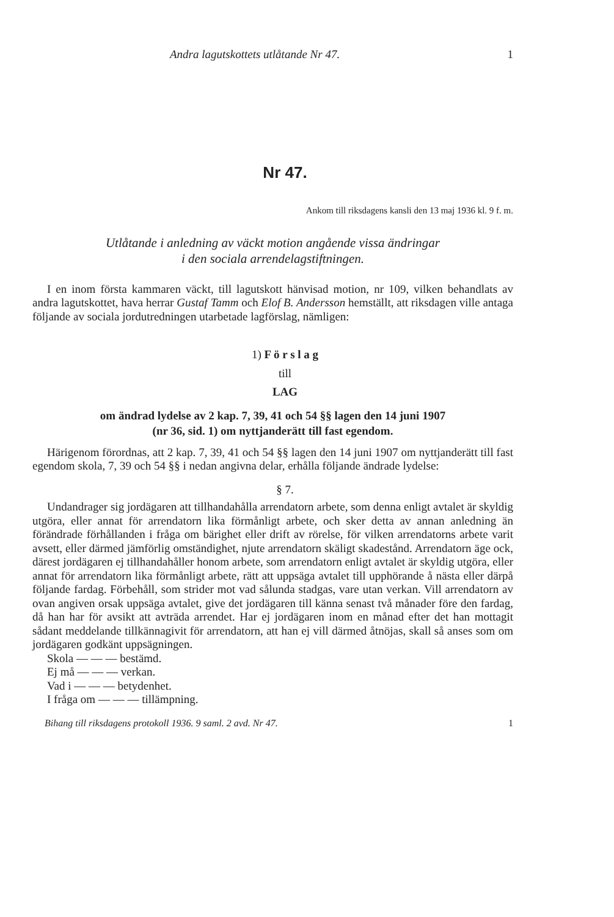Andra lagutskottets utlåtande Nr 47. 1
Nr 47.
Ankom till riksdagens kansli den 13 maj 1936 kl. 9 f. m.
Utlåtande i anledning av väckt motion angående vissa ändringar
i den sociala arrendelagstiftningen.
I en inom första kammaren väckt, till lagutskott hänvisad motion, nr 109, vilken behandlats av andra lagutskottet, hava herrar Gustaf Tamm och Elof B. Andersson hemställt, att riksdagen ville antaga följande av sociala jordutredningen utarbetade lagförslag, nämligen:
1) F ö r s l a g
till
LAG
om ändrad lydelse av 2 kap. 7, 39, 41 och 54 §§ lagen den 14 juni 1907
(nr 36, sid. 1) om nyttjanderätt till fast egendom.
Härigenom förordnas, att 2 kap. 7, 39, 41 och 54 §§ lagen den 14 juni 1907 om nyttjanderätt till fast egendom skola, 7, 39 och 54 §§ i nedan angivna delar, erhålla följande ändrade lydelse:
§ 7.
Undandrager sig jordägaren att tillhandahålla arrendatorn arbete, som denna enligt avtalet är skyldig utgöra, eller annat för arrendatorn lika förmånligt arbete, och sker detta av annan anledning än förändrade förhållanden i fråga om bärighet eller drift av rörelse, för vilken arrendatorns arbete varit avsett, eller därmed jämförlig omständighet, njute arrendatorn skäligt skadestånd. Arrendatorn äge ock, därest jordägaren ej tillhandahåller honom arbete, som arrendatorn enligt avtalet är skyldig utgöra, eller annat för arrendatorn lika förmånligt arbete, rätt att uppsäga avtalet till upphörande å nästa eller därpå följande fardag. Förbehåll, som strider mot vad sålunda stadgas, vare utan verkan. Vill arrendatorn av ovan angiven orsak uppsäga avtalet, give det jordägaren till känna senast två månader före den fardag, då han har för avsikt att avträda arrendet. Har ej jordägaren inom en månad efter det han mottagit sådant meddelande tillkännagivit för arrendatorn, att han ej vill därmed åtnöjas, skall så anses som om jordägaren godkänt uppsägningen.
Skola — — — bestämd.
Ej må — — — verkan.
Vad i — — — betydenhet.
I fråga om — — — tillämpning.
Bihang till riksdagens protokoll 1936. 9 saml. 2 avd. Nr 47. 1